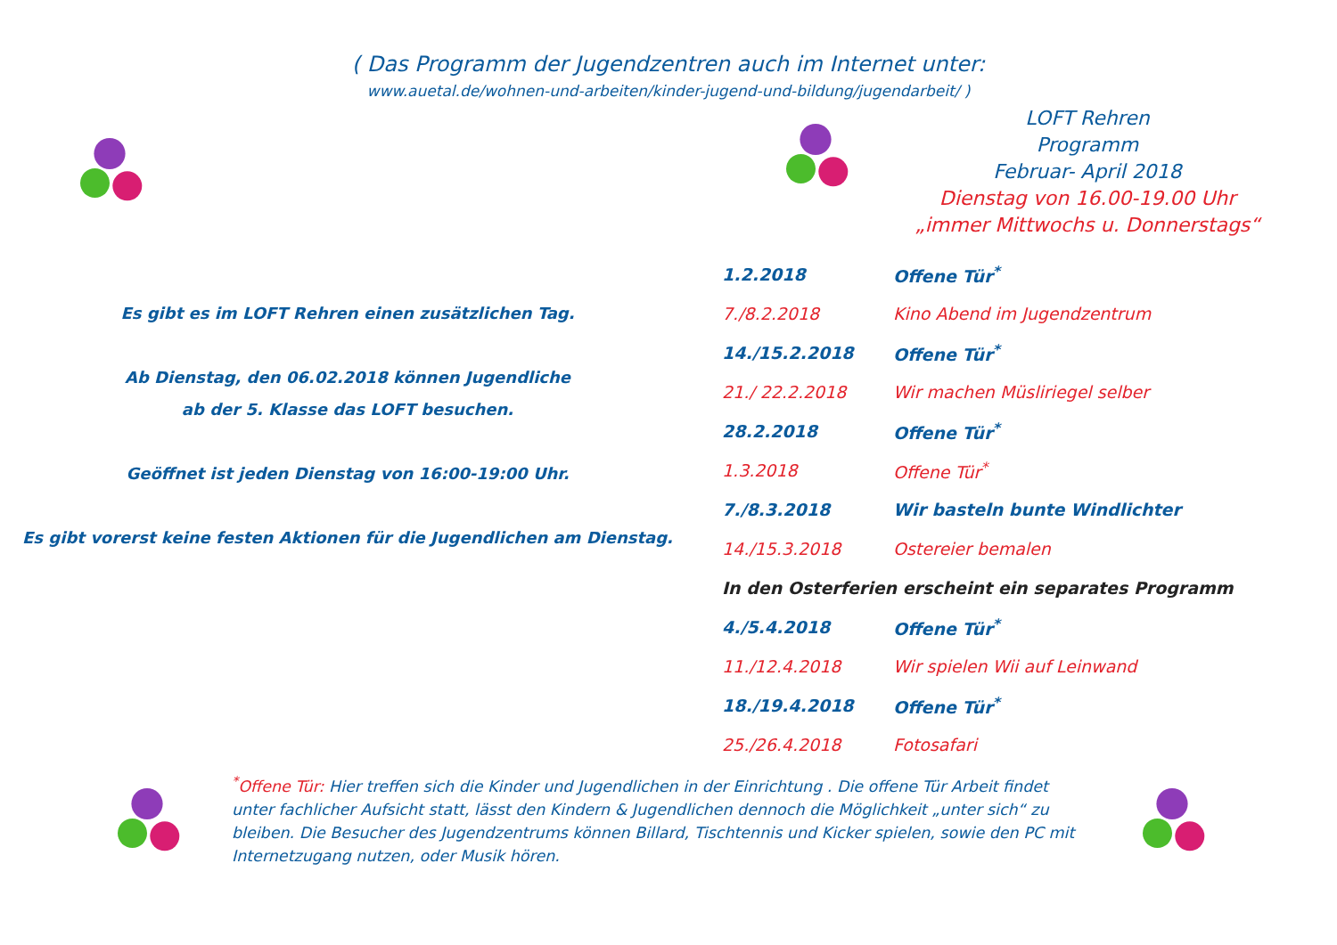( Das Programm der Jugendzentren auch im Internet unter:
www.auetal.de/wohnen-und-arbeiten/kinder-jugend-und-bildung/jugendarbeit/ )
Es gibt es im LOFT Rehren einen zusätzlichen Tag.
Ab Dienstag, den 06.02.2018 können Jugendliche
ab der 5. Klasse das LOFT besuchen.
Geöffnet ist jeden Dienstag von 16:00-19:00 Uhr.
Es gibt vorerst keine festen Aktionen für die Jugendlichen am Dienstag.
LOFT Rehren
Programm
Februar- April 2018
Dienstag von 16.00-19.00 Uhr
„immer Mittwochs u. Donnerstags“
| 1.2.2018 | Offene Tür<sup>*</sup> |
| 7./8.2.2018 | Kino Abend im Jugendzentrum |
| 14./15.2.2018 | Offene Tür<sup>*</sup> |
| 21./ 22.2.2018 | Wir machen Müsliriegel selber |
| 28.2.2018 | Offene Tür<sup>*</sup> |
| 1.3.2018 | Offene Tür<sup>*</sup> |
| 7./8.3.2018 | Wir basteln bunte Windlichter |
| 14./15.3.2018 | Ostereier bemalen |
| In den Osterferien erscheint ein separates Programm | |
| 4./5.4.2018 | Offene Tür<sup>*</sup> |
| 11./12.4.2018 | Wir spielen Wii auf Leinwand |
| 18./19.4.2018 | Offene Tür<sup>*</sup> |
| 25./26.4.2018 | Fotosafari |
<sup>*</sup> Offene Tür: Hier treffen sich die Kinder und Jugendlichen in der Einrichtung . Die offene Tür Arbeit findet unter fachlicher Aufsicht statt, lässt den Kindern & Jugendlichen dennoch die Möglichkeit „unter sich“ zu bleiben. Die Besucher des Jugendzentrums können Billard, Tischtennis und Kicker spielen, sowie den PC mit Internetzugang nutzen, oder Musik hören.